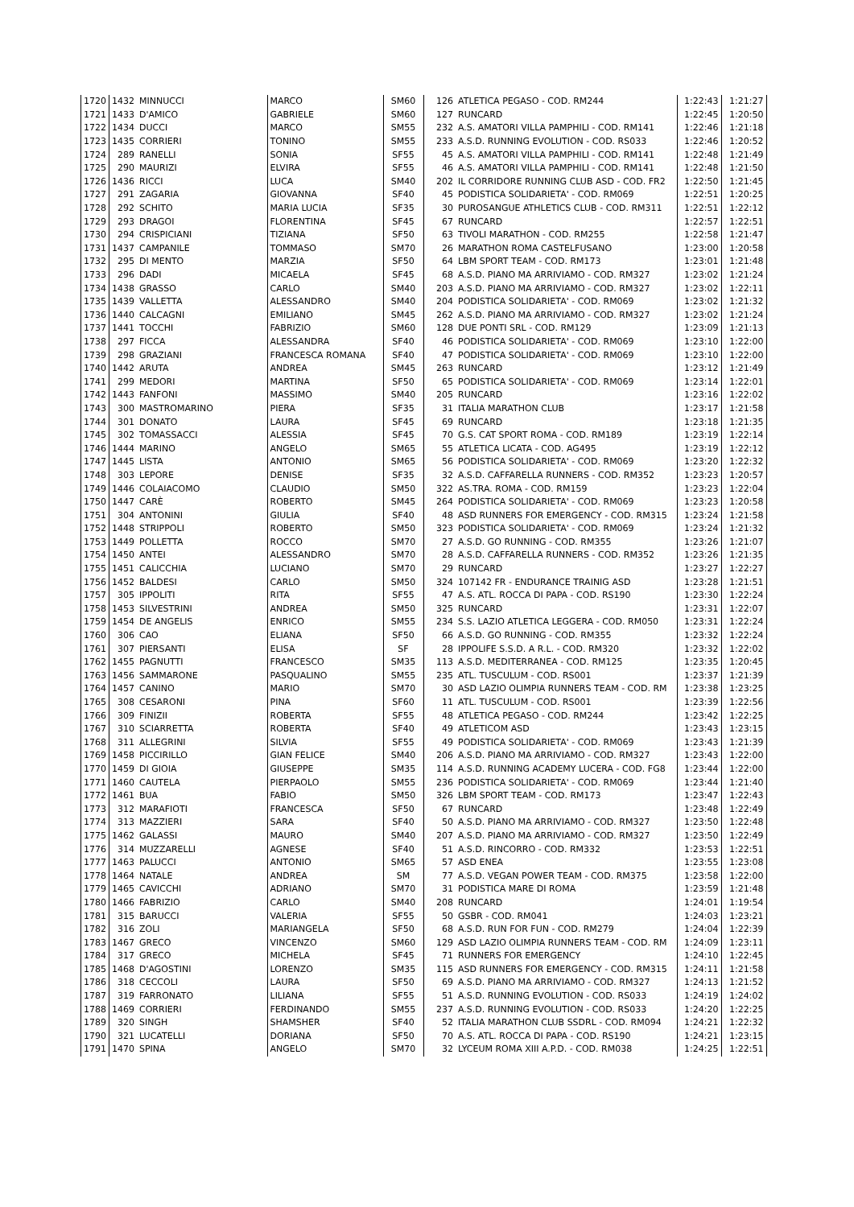| 1720 | 1432 | MINNUCCI | MARCO | SM60 | 126 | ATLETICA PEGASO - COD. RM244 | 1:22:43 | 1:21:27 |
| 1721 | 1433 | D'AMICO | GABRIELE | SM60 | 127 | RUNCARD | 1:22:45 | 1:20:50 |
| 1722 | 1434 | DUCCI | MARCO | SM55 | 232 | A.S. AMATORI VILLA PAMPHILI - COD. RM141 | 1:22:46 | 1:21:18 |
| 1723 | 1435 | CORRIERI | TONINO | SM55 | 233 | A.S.D. RUNNING EVOLUTION - COD. RS033 | 1:22:46 | 1:20:52 |
| 1724 | 289 | RANELLI | SONIA | SF55 | 45 | A.S. AMATORI VILLA PAMPHILI - COD. RM141 | 1:22:48 | 1:21:49 |
| 1725 | 290 | MAURIZI | ELVIRA | SF55 | 46 | A.S. AMATORI VILLA PAMPHILI - COD. RM141 | 1:22:48 | 1:21:50 |
| 1726 | 1436 | RICCI | LUCA | SM40 | 202 | IL CORRIDORE RUNNING CLUB ASD - COD. FR2 | 1:22:50 | 1:21:45 |
| 1727 | 291 | ZAGARIA | GIOVANNA | SF40 | 45 | PODISTICA SOLIDARIETA' - COD. RM069 | 1:22:51 | 1:20:25 |
| 1728 | 292 | SCHITO | MARIA LUCIA | SF35 | 30 | PUROSANGUE ATHLETICS CLUB - COD. RM311 | 1:22:51 | 1:22:12 |
| 1729 | 293 | DRAGOI | FLORENTINA | SF45 | 67 | RUNCARD | 1:22:57 | 1:22:51 |
| 1730 | 294 | CRISPICIANI | TIZIANA | SF50 | 63 | TIVOLI MARATHON - COD. RM255 | 1:22:58 | 1:21:47 |
| 1731 | 1437 | CAMPANILE | TOMMASO | SM70 | 26 | MARATHON ROMA CASTELFUSANO | 1:23:00 | 1:20:58 |
| 1732 | 295 | DI MENTO | MARZIA | SF50 | 64 | LBM SPORT TEAM - COD. RM173 | 1:23:01 | 1:21:48 |
| 1733 | 296 | DADI | MICAELA | SF45 | 68 | A.S.D. PIANO MA ARRIVIAMO - COD. RM327 | 1:23:02 | 1:21:24 |
| 1734 | 1438 | GRASSO | CARLO | SM40 | 203 | A.S.D. PIANO MA ARRIVIAMO - COD. RM327 | 1:23:02 | 1:22:11 |
| 1735 | 1439 | VALLETTA | ALESSANDRO | SM40 | 204 | PODISTICA SOLIDARIETA' - COD. RM069 | 1:23:02 | 1:21:32 |
| 1736 | 1440 | CALCAGNI | EMILIANO | SM45 | 262 | A.S.D. PIANO MA ARRIVIAMO - COD. RM327 | 1:23:02 | 1:21:24 |
| 1737 | 1441 | TOCCHI | FABRIZIO | SM60 | 128 | DUE PONTI SRL - COD. RM129 | 1:23:09 | 1:21:13 |
| 1738 | 297 | FICCA | ALESSANDRA | SF40 | 46 | PODISTICA SOLIDARIETA' - COD. RM069 | 1:23:10 | 1:22:00 |
| 1739 | 298 | GRAZIANI | FRANCESCA ROMANA | SF40 | 47 | PODISTICA SOLIDARIETA' - COD. RM069 | 1:23:10 | 1:22:00 |
| 1740 | 1442 | ARUTA | ANDREA | SM45 | 263 | RUNCARD | 1:23:12 | 1:21:49 |
| 1741 | 299 | MEDORI | MARTINA | SF50 | 65 | PODISTICA SOLIDARIETA' - COD. RM069 | 1:23:14 | 1:22:01 |
| 1742 | 1443 | FANFONI | MASSIMO | SM40 | 205 | RUNCARD | 1:23:16 | 1:22:02 |
| 1743 | 300 | MASTROMARINO | PIERA | SF35 | 31 | ITALIA MARATHON CLUB | 1:23:17 | 1:21:58 |
| 1744 | 301 | DONATO | LAURA | SF45 | 69 | RUNCARD | 1:23:18 | 1:21:35 |
| 1745 | 302 | TOMASSACCI | ALESSIA | SF45 | 70 | G.S. CAT SPORT ROMA - COD. RM189 | 1:23:19 | 1:22:14 |
| 1746 | 1444 | MARINO | ANGELO | SM65 | 55 | ATLETICA LICATA - COD. AG495 | 1:23:19 | 1:22:12 |
| 1747 | 1445 | LISTA | ANTONIO | SM65 | 56 | PODISTICA SOLIDARIETA' - COD. RM069 | 1:23:20 | 1:22:32 |
| 1748 | 303 | LEPORE | DENISE | SF35 | 32 | A.S.D. CAFFARELLA RUNNERS - COD. RM352 | 1:23:23 | 1:20:57 |
| 1749 | 1446 | COLAIACOMO | CLAUDIO | SM50 | 322 | AS.TRA. ROMA - COD. RM159 | 1:23:23 | 1:22:04 |
| 1750 | 1447 | CARÈ | ROBERTO | SM45 | 264 | PODISTICA SOLIDARIETA' - COD. RM069 | 1:23:23 | 1:20:58 |
| 1751 | 304 | ANTONINI | GIULIA | SF40 | 48 | ASD RUNNERS FOR EMERGENCY - COD. RM315 | 1:23:24 | 1:21:58 |
| 1752 | 1448 | STRIPPOLI | ROBERTO | SM50 | 323 | PODISTICA SOLIDARIETA' - COD. RM069 | 1:23:24 | 1:21:32 |
| 1753 | 1449 | POLLETTA | ROCCO | SM70 | 27 | A.S.D. GO RUNNING - COD. RM355 | 1:23:26 | 1:21:07 |
| 1754 | 1450 | ANTEI | ALESSANDRO | SM70 | 28 | A.S.D. CAFFARELLA RUNNERS - COD. RM352 | 1:23:26 | 1:21:35 |
| 1755 | 1451 | CALICCHIA | LUCIANO | SM70 | 29 | RUNCARD | 1:23:27 | 1:22:27 |
| 1756 | 1452 | BALDESI | CARLO | SM50 | 324 | 107142 FR - ENDURANCE TRAINIG ASD | 1:23:28 | 1:21:51 |
| 1757 | 305 | IPPOLITI | RITA | SF55 | 47 | A.S. ATL. ROCCA DI PAPA - COD. RS190 | 1:23:30 | 1:22:24 |
| 1758 | 1453 | SILVESTRINI | ANDREA | SM50 | 325 | RUNCARD | 1:23:31 | 1:22:07 |
| 1759 | 1454 | DE ANGELIS | ENRICO | SM55 | 234 | S.S. LAZIO ATLETICA LEGGERA - COD. RM050 | 1:23:31 | 1:22:24 |
| 1760 | 306 | CAO | ELIANA | SF50 | 66 | A.S.D. GO RUNNING - COD. RM355 | 1:23:32 | 1:22:24 |
| 1761 | 307 | PIERSANTI | ELISA | SF | 28 | IPPOLIFE S.S.D. A R.L. - COD. RM320 | 1:23:32 | 1:22:02 |
| 1762 | 1455 | PAGNUTTI | FRANCESCO | SM35 | 113 | A.S.D. MEDITERRANEA - COD. RM125 | 1:23:35 | 1:20:45 |
| 1763 | 1456 | SAMMARONE | PASQUALINO | SM55 | 235 | ATL. TUSCULUM - COD. RS001 | 1:23:37 | 1:21:39 |
| 1764 | 1457 | CANINO | MARIO | SM70 | 30 | ASD LAZIO OLIMPIA RUNNERS TEAM - COD. RM | 1:23:38 | 1:23:25 |
| 1765 | 308 | CESARONI | PINA | SF60 | 11 | ATL. TUSCULUM - COD. RS001 | 1:23:39 | 1:22:56 |
| 1766 | 309 | FINIZII | ROBERTA | SF55 | 48 | ATLETICA PEGASO - COD. RM244 | 1:23:42 | 1:22:25 |
| 1767 | 310 | SCIARRETTA | ROBERTA | SF40 | 49 | ATLETICOM ASD | 1:23:43 | 1:23:15 |
| 1768 | 311 | ALLEGRINI | SILVIA | SF55 | 49 | PODISTICA SOLIDARIETA' - COD. RM069 | 1:23:43 | 1:21:39 |
| 1769 | 1458 | PICCIRILLO | GIAN FELICE | SM40 | 206 | A.S.D. PIANO MA ARRIVIAMO - COD. RM327 | 1:23:43 | 1:22:00 |
| 1770 | 1459 | DI GIOIA | GIUSEPPE | SM35 | 114 | A.S.D. RUNNING ACADEMY LUCERA - COD. FG8 | 1:23:44 | 1:22:00 |
| 1771 | 1460 | CAUTELA | PIERPAOLO | SM55 | 236 | PODISTICA SOLIDARIETA' - COD. RM069 | 1:23:44 | 1:21:40 |
| 1772 | 1461 | BUA | FABIO | SM50 | 326 | LBM SPORT TEAM - COD. RM173 | 1:23:47 | 1:22:43 |
| 1773 | 312 | MARAFIOTI | FRANCESCA | SF50 | 67 | RUNCARD | 1:23:48 | 1:22:49 |
| 1774 | 313 | MAZZIERI | SARA | SF40 | 50 | A.S.D. PIANO MA ARRIVIAMO - COD. RM327 | 1:23:50 | 1:22:48 |
| 1775 | 1462 | GALASSI | MAURO | SM40 | 207 | A.S.D. PIANO MA ARRIVIAMO - COD. RM327 | 1:23:50 | 1:22:49 |
| 1776 | 314 | MUZZARELLI | AGNESE | SF40 | 51 | A.S.D. RINCORRO - COD. RM332 | 1:23:53 | 1:22:51 |
| 1777 | 1463 | PALUCCI | ANTONIO | SM65 | 57 | ASD ENEA | 1:23:55 | 1:23:08 |
| 1778 | 1464 | NATALE | ANDREA | SM | 77 | A.S.D. VEGAN POWER TEAM - COD. RM375 | 1:23:58 | 1:22:00 |
| 1779 | 1465 | CAVICCHI | ADRIANO | SM70 | 31 | PODISTICA MARE DI ROMA | 1:23:59 | 1:21:48 |
| 1780 | 1466 | FABRIZIO | CARLO | SM40 | 208 | RUNCARD | 1:24:01 | 1:19:54 |
| 1781 | 315 | BARUCCI | VALERIA | SF55 | 50 | GSBR - COD. RM041 | 1:24:03 | 1:23:21 |
| 1782 | 316 | ZOLI | MARIANGELA | SF50 | 68 | A.S.D. RUN FOR FUN - COD. RM279 | 1:24:04 | 1:22:39 |
| 1783 | 1467 | GRECO | VINCENZO | SM60 | 129 | ASD LAZIO OLIMPIA RUNNERS TEAM - COD. RM | 1:24:09 | 1:23:11 |
| 1784 | 317 | GRECO | MICHELA | SF45 | 71 | RUNNERS FOR EMERGENCY | 1:24:10 | 1:22:45 |
| 1785 | 1468 | D'AGOSTINI | LORENZO | SM35 | 115 | ASD RUNNERS FOR EMERGENCY - COD. RM315 | 1:24:11 | 1:21:58 |
| 1786 | 318 | CECCOLI | LAURA | SF50 | 69 | A.S.D. PIANO MA ARRIVIAMO - COD. RM327 | 1:24:13 | 1:21:52 |
| 1787 | 319 | FARRONATO | LILIANA | SF55 | 51 | A.S.D. RUNNING EVOLUTION - COD. RS033 | 1:24:19 | 1:24:02 |
| 1788 | 1469 | CORRIERI | FERDINANDO | SM55 | 237 | A.S.D. RUNNING EVOLUTION - COD. RS033 | 1:24:20 | 1:22:25 |
| 1789 | 320 | SINGH | SHAMSHER | SF40 | 52 | ITALIA MARATHON CLUB SSDRL - COD. RM094 | 1:24:21 | 1:22:32 |
| 1790 | 321 | LUCATELLI | DORIANA | SF50 | 70 | A.S. ATL. ROCCA DI PAPA - COD. RS190 | 1:24:21 | 1:23:15 |
| 1791 | 1470 | SPINA | ANGELO | SM70 | 32 | LYCEUM ROMA XIII A.P.D. - COD. RM038 | 1:24:25 | 1:22:51 |